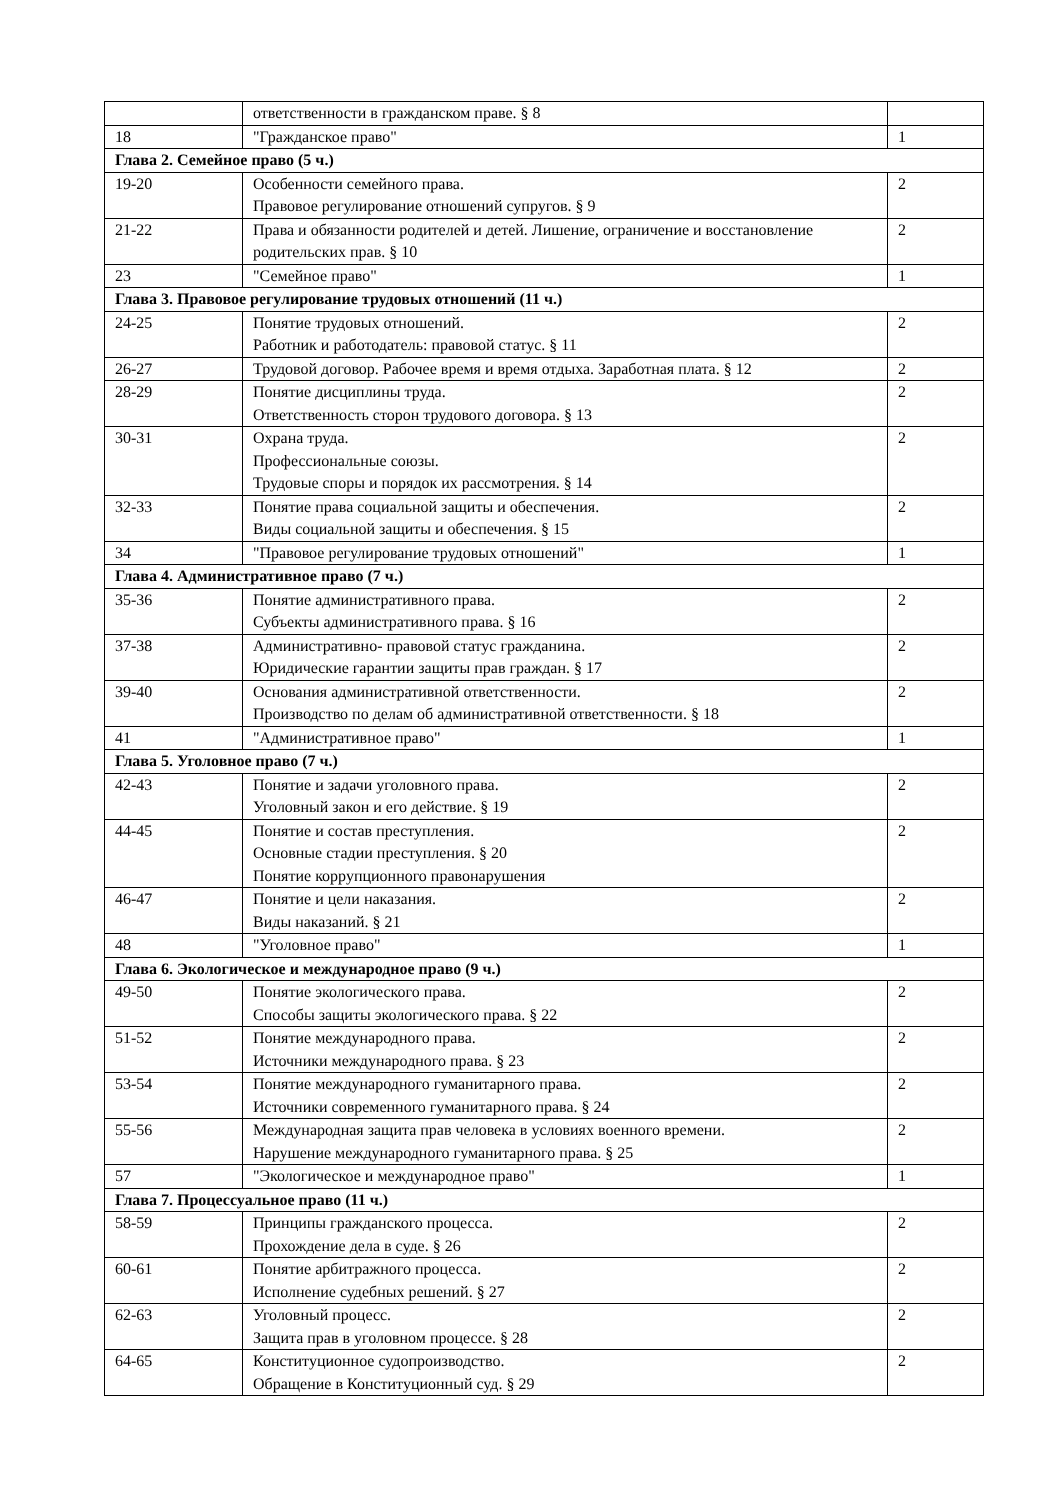| | ответственности в гражданском праве. § 8 | |
| 18 | "Гражданское право" | 1 |
| Глава 2. Семейное право (5 ч.) | | |
| 19-20 | Особенности семейного права. Правовое регулирование отношений супругов. § 9 | 2 |
| 21-22 | Права и обязанности родителей и детей. Лишение, ограничение и восстановление родительских прав. § 10 | 2 |
| 23 | "Семейное право" | 1 |
| Глава 3. Правовое регулирование трудовых отношений (11 ч.) | | |
| 24-25 | Понятие трудовых отношений. Работник и работодатель: правовой статус. § 11 | 2 |
| 26-27 | Трудовой договор. Рабочее время и время отдыха. Заработная плата. § 12 | 2 |
| 28-29 | Понятие дисциплины труда. Ответственность сторон трудового договора. § 13 | 2 |
| 30-31 | Охрана труда. Профессиональные союзы. Трудовые споры и порядок их рассмотрения. § 14 | 2 |
| 32-33 | Понятие права социальной защиты и обеспечения. Виды социальной защиты и обеспечения. § 15 | 2 |
| 34 | "Правовое регулирование трудовых отношений" | 1 |
| Глава 4. Административное право (7 ч.) | | |
| 35-36 | Понятие административного права. Субъекты административного права. § 16 | 2 |
| 37-38 | Административно- правовой статус гражданина. Юридические гарантии защиты прав граждан. § 17 | 2 |
| 39-40 | Основания административной ответственности. Производство по делам об административной ответственности. § 18 | 2 |
| 41 | "Административное право" | 1 |
| Глава 5. Уголовное право (7 ч.) | | |
| 42-43 | Понятие и задачи уголовного права. Уголовный закон и его действие. § 19 | 2 |
| 44-45 | Понятие и состав преступления. Основные стадии преступления. § 20 Понятие коррупционного правонарушения | 2 |
| 46-47 | Понятие и цели наказания. Виды наказаний. § 21 | 2 |
| 48 | "Уголовное право" | 1 |
| Глава 6. Экологическое и международное право (9 ч.) | | |
| 49-50 | Понятие экологического права. Способы защиты экологического права. § 22 | 2 |
| 51-52 | Понятие международного права. Источники международного права. § 23 | 2 |
| 53-54 | Понятие международного гуманитарного права. Источники современного гуманитарного права. § 24 | 2 |
| 55-56 | Международная защита прав человека в условиях военного времени. Нарушение международного гуманитарного права. § 25 | 2 |
| 57 | "Экологическое и международное право" | 1 |
| Глава 7. Процессуальное право (11 ч.) | | |
| 58-59 | Принципы гражданского процесса. Прохождение дела в суде. § 26 | 2 |
| 60-61 | Понятие арбитражного процесса. Исполнение судебных решений. § 27 | 2 |
| 62-63 | Уголовный процесс. Защита прав в уголовном процессе. § 28 | 2 |
| 64-65 | Конституционное судопроизводство. Обращение в Конституционный суд. § 29 | 2 |